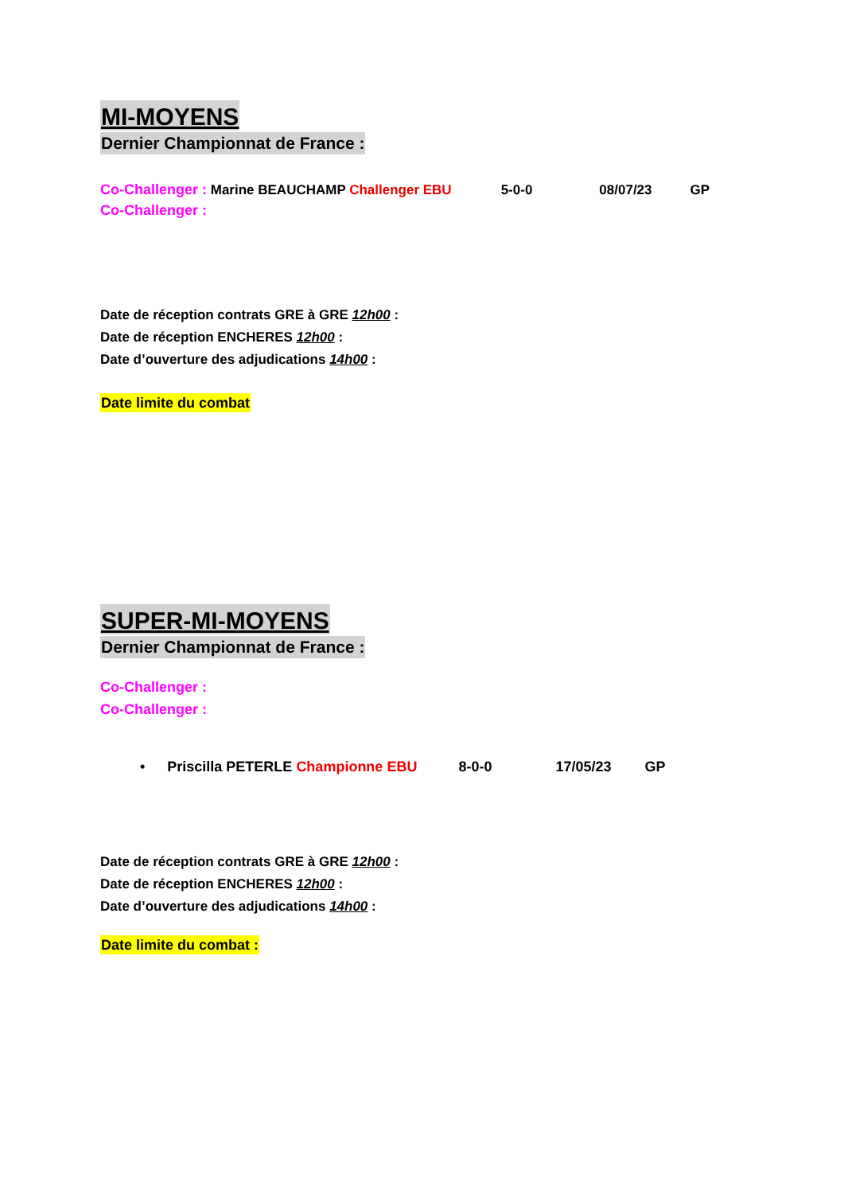MI-MOYENS
Dernier Championnat de France :
Co-Challenger : Marine BEAUCHAMP Challenger EBU 5-0-0 08/07/23 GP
Co-Challenger :
Date de réception contrats GRE à GRE 12h00 :
Date de réception ENCHERES 12h00 :
Date d’ouverture des adjudications 14h00 :
Date limite du combat
SUPER-MI-MOYENS
Dernier Championnat de France :
Co-Challenger :
Co-Challenger :
• Priscilla PETERLE Championne EBU 8-0-0 17/05/23 GP
Date de réception contrats GRE à GRE 12h00 :
Date de réception ENCHERES 12h00 :
Date d’ouverture des adjudications 14h00 :
Date limite du combat :